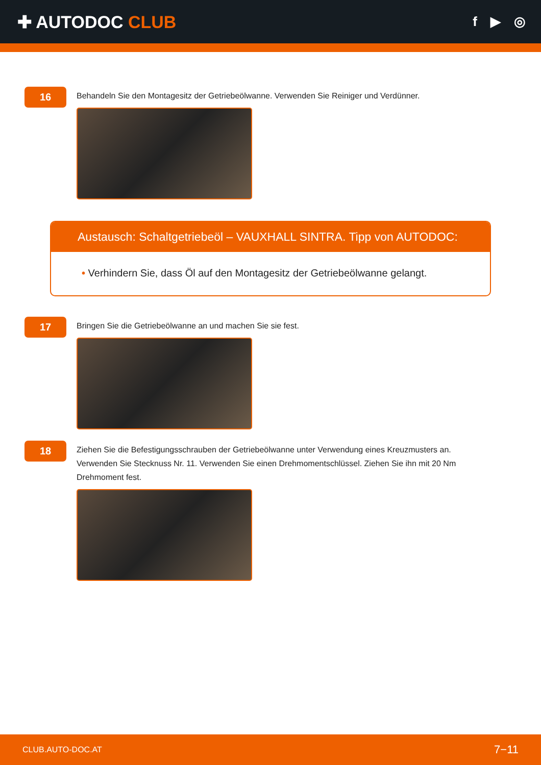✚ AUTODOC CLUB
f ▶ ◎
16
Behandeln Sie den Montagesitz der Getriebeölwanne. Verwenden Sie Reiniger und Verdünner.
Austausch: Schaltgetriebeöl – VAUXHALL SINTRA. Tipp von AUTODOC:
• Verhindern Sie, dass Öl auf den Montagesitz der Getriebeölwanne gelangt.
17
Bringen Sie die Getriebeölwanne an und machen Sie sie fest.
18
Ziehen Sie die Befestigungsschrauben der Getriebeölwanne unter Verwendung eines Kreuzmusters an. Verwenden Sie Stecknuss Nr. 11. Verwenden Sie einen Drehmomentschlüssel. Ziehen Sie ihn mit 20 Nm Drehmoment fest.
CLUB.AUTO-DOC.AT 7−11